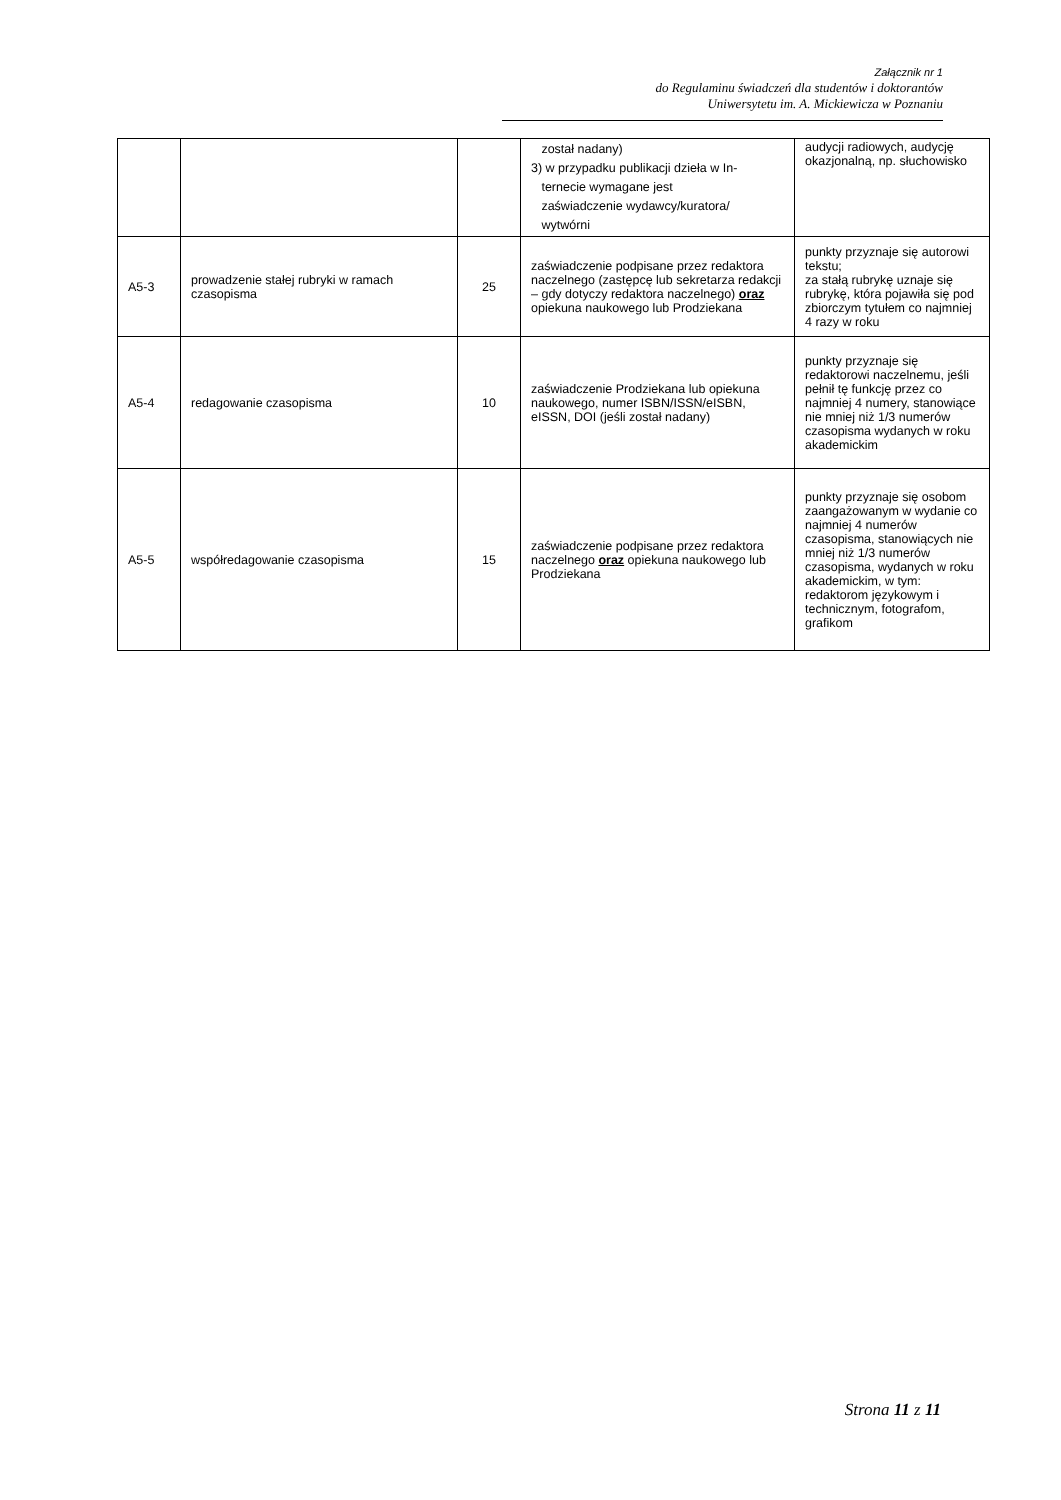Załącznik nr 1
do Regulaminu świadczeń dla studentów i doktorantów
Uniwersytetu im. A. Mickiewicza w Poznaniu
| | | | został nadany) 3) w przypadku publikacji dzieła w In- ternecie wymagane jest zaświadczenie wydawcy/kuratora/ wytwórni | audycji radiowych, audycję okazjonalną, np. słuchowisko |
| A5-3 | prowadzenie stałej rubryki w ramach czasopisma | 25 | zaświadczenie podpisane przez redaktora naczelnego (zastępcę lub sekretarza redakcji – gdy dotyczy redaktora naczelnego) oraz opiekuna naukowego lub Prodziekana | punkty przyznaje się autorowi tekstu; za stałą rubrykę uznaje się rubrykę, która pojawiła się pod zbiorczym tytułem co najmniej 4 razy w roku |
| A5-4 | redagowanie czasopisma | 10 | zaświadczenie Prodziekana lub opiekuna naukowego, numer ISBN/ISSN/eISBN, eISSN, DOI (jeśli został nadany) | punkty przyznaje się redaktorowi naczelnemu, jeśli pełnił tę funkcję przez co najmniej 4 numery, stanowiące nie mniej niż 1/3 numerów czasopisma wydanych w roku akademickim |
| A5-5 | współredagowanie czasopisma | 15 | zaświadczenie podpisane przez redaktora naczelnego oraz opiekuna naukowego lub Prodziekana | punkty przyznaje się osobom zaangażowanym w wydanie co najmniej 4 numerów czasopisma, stanowiących nie mniej niż 1/3 numerów czasopisma, wydanych w roku akademickim, w tym: redaktorom językowym i technicznym, fotografom, grafikom |
Strona 11 z 11